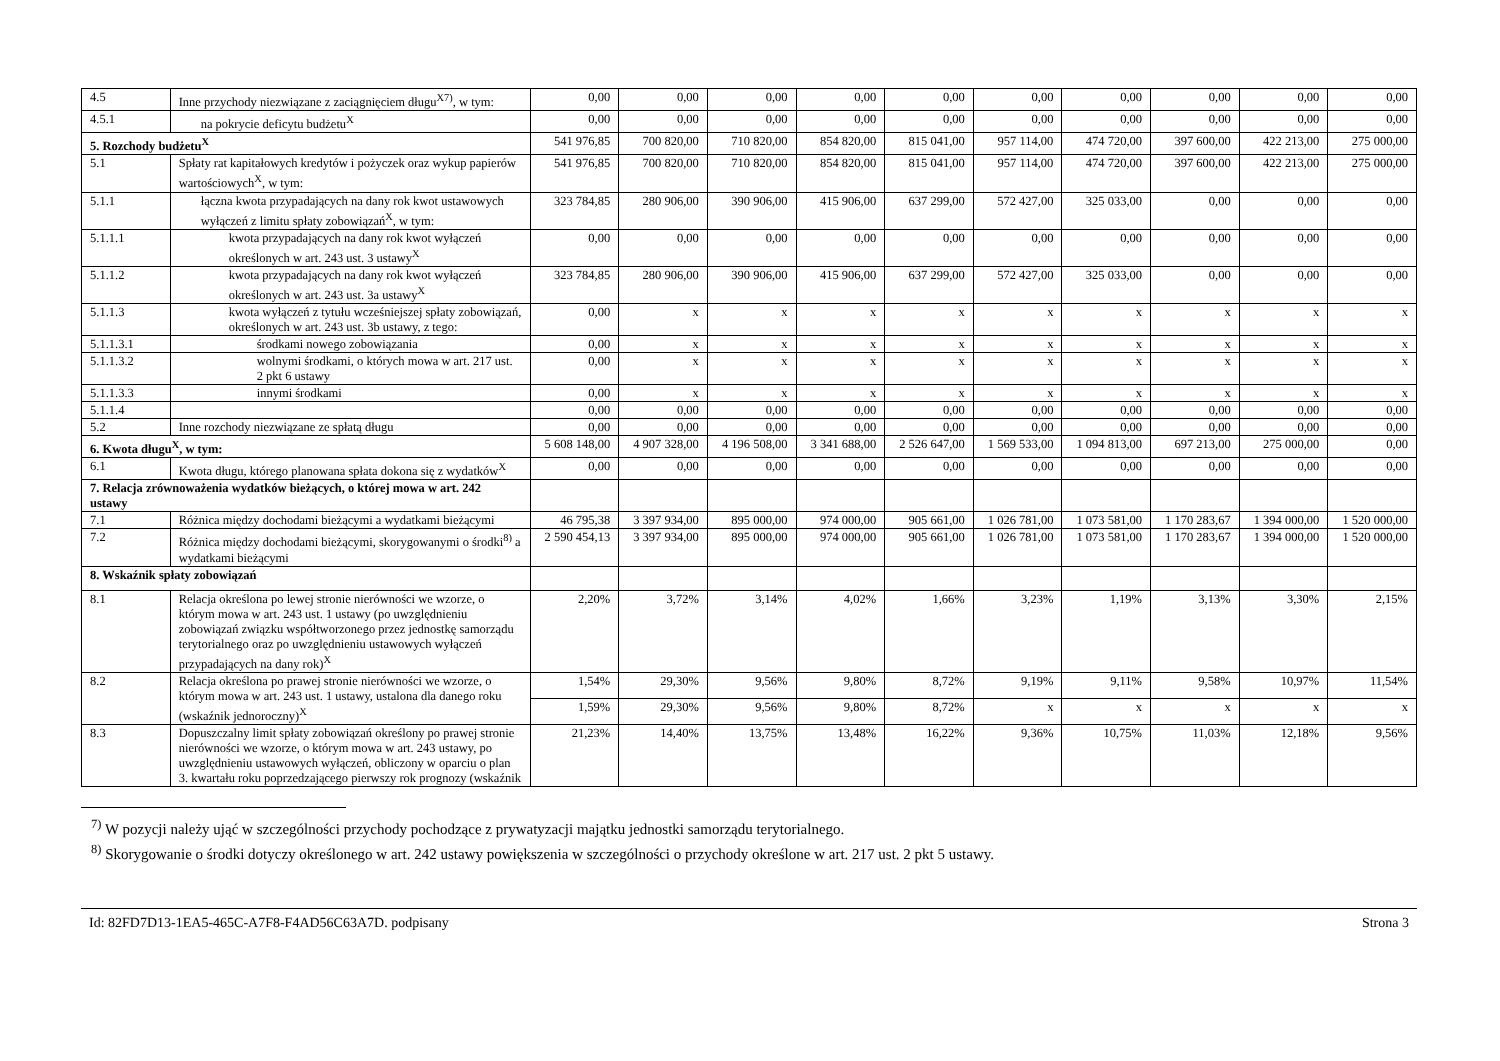| 4.5 | Inne przychody niezwiązane z zaciągnięciem długu<sup>X7)</sup>, w tym: | 0,00 | 0,00 | 0,00 | 0,00 | 0,00 | 0,00 | 0,00 | 0,00 | 0,00 | 0,00 |
| 4.5.1 | na pokrycie deficytu budżetu<sup>X</sup> | 0,00 | 0,00 | 0,00 | 0,00 | 0,00 | 0,00 | 0,00 | 0,00 | 0,00 | 0,00 |
| 5. Rozchody budżetu<sup>X</sup> | | 541 976,85 | 700 820,00 | 710 820,00 | 854 820,00 | 815 041,00 | 957 114,00 | 474 720,00 | 397 600,00 | 422 213,00 | 275 000,00 |
| 5.1 | Spłaty rat kapitałowych kredytów i pożyczek oraz wykup papierów wartościowych<sup>X</sup>, w tym: | 541 976,85 | 700 820,00 | 710 820,00 | 854 820,00 | 815 041,00 | 957 114,00 | 474 720,00 | 397 600,00 | 422 213,00 | 275 000,00 |
| 5.1.1 | łączna kwota przypadających na dany rok kwot ustawowych wyłączeń z limitu spłaty zobowiązań<sup>X</sup>, w tym: | 323 784,85 | 280 906,00 | 390 906,00 | 415 906,00 | 637 299,00 | 572 427,00 | 325 033,00 | 0,00 | 0,00 | 0,00 |
| 5.1.1.1 | kwota przypadających na dany rok kwot wyłączeń określonych w art. 243 ust. 3 ustawy<sup>X</sup> | 0,00 | 0,00 | 0,00 | 0,00 | 0,00 | 0,00 | 0,00 | 0,00 | 0,00 | 0,00 |
| 5.1.1.2 | kwota przypadających na dany rok kwot wyłączeń określonych w art. 243 ust. 3a ustawy<sup>X</sup> | 323 784,85 | 280 906,00 | 390 906,00 | 415 906,00 | 637 299,00 | 572 427,00 | 325 033,00 | 0,00 | 0,00 | 0,00 |
| 5.1.1.3 | kwota wyłączeń z tytułu wcześniejszej spłaty zobowiązań, określonych w art. 243 ust. 3b ustawy, z tego: | 0,00 | x | x | x | x | x | x | x | x | x |
| 5.1.1.3.1 | środkami nowego zobowiązania | 0,00 | x | x | x | x | x | x | x | x | x |
| 5.1.1.3.2 | wolnymi środkami, o których mowa w art. 217 ust. 2 pkt 6 ustawy | 0,00 | x | x | x | x | x | x | x | x | x |
| 5.1.1.3.3 | innymi środkami | 0,00 | x | x | x | x | x | x | x | x | x |
| 5.1.1.4 | | 0,00 | 0,00 | 0,00 | 0,00 | 0,00 | 0,00 | 0,00 | 0,00 | 0,00 | 0,00 |
| 5.2 | Inne rozchody niezwiązane ze spłatą długu | 0,00 | 0,00 | 0,00 | 0,00 | 0,00 | 0,00 | 0,00 | 0,00 | 0,00 | 0,00 |
| 6. Kwota długu<sup>X</sup>, w tym: | | 5 608 148,00 | 4 907 328,00 | 4 196 508,00 | 3 341 688,00 | 2 526 647,00 | 1 569 533,00 | 1 094 813,00 | 697 213,00 | 275 000,00 | 0,00 |
| 6.1 | Kwota długu, którego planowana spłata dokona się z wydatków<sup>X</sup> | 0,00 | 0,00 | 0,00 | 0,00 | 0,00 | 0,00 | 0,00 | 0,00 | 0,00 | 0,00 |
| 7. Relacja zrównoważenia wydatków bieżących, o której mowa w art. 242 ustawy | | | | | | | | | | | |
| 7.1 | Różnica między dochodami bieżącymi a wydatkami bieżącymi | 46 795,38 | 3 397 934,00 | 895 000,00 | 974 000,00 | 905 661,00 | 1 026 781,00 | 1 073 581,00 | 1 170 283,67 | 1 394 000,00 | 1 520 000,00 |
| 7.2 | Różnica między dochodami bieżącymi, skorygowanymi o środki<sup>8)</sup> a wydatkami bieżącymi | 2 590 454,13 | 3 397 934,00 | 895 000,00 | 974 000,00 | 905 661,00 | 1 026 781,00 | 1 073 581,00 | 1 170 283,67 | 1 394 000,00 | 1 520 000,00 |
| 8. Wskaźnik spłaty zobowiązań | | | | | | | | | | | |
| 8.1 | Relacja określona po lewej stronie nierówności we wzorze, o którym mowa w art. 243 ust. 1 ustawy (po uwzględnieniu zobowiązań związku współtworzonego przez jednostkę samorządu terytorialnego oraz po uwzględnieniu ustawowych wyłączeń przypadających na dany rok)<sup>X</sup> | 2,20% | 3,72% | 3,14% | 4,02% | 1,66% | 3,23% | 1,19% | 3,13% | 3,30% | 2,15% |
| 8.2 | Relacja określona po prawej stronie nierówności we wzorze, o którym mowa w art. 243 ust. 1 ustawy, ustalona dla danego roku (wskaźnik jednoroczny)<sup>X</sup> | 1,54% | 29,30% | 9,56% | 9,80% | 8,72% | 9,19% | 9,11% | 9,58% | 10,97% | 11,54% |
| | | 1,59% | 29,30% | 9,56% | 9,80% | 8,72% | x | x | x | x | x |
| 8.3 | Dopuszczalny limit spłaty zobowiązań określony po prawej stronie nierówności we wzorze, o którym mowa w art. 243 ustawy, po uwzględnieniu ustawowych wyłączeń, obliczony w oparciu o plan 3. kwartału roku poprzedzającego pierwszy rok prognozy (wskaźnik | 21,23% | 14,40% | 13,75% | 13,48% | 16,22% | 9,36% | 10,75% | 11,03% | 12,18% | 9,56% |
<sup>7)</sup> W pozycji należy ująć w szczególności przychody pochodzące z prywatyzacji majątku jednostki samorządu terytorialnego.
<sup>8)</sup> Skorygowanie o środki dotyczy określonego w art. 242 ustawy powiększenia w szczególności o przychody określone w art. 217 ust. 2 pkt 5 ustawy.
Id: 82FD7D13-1EA5-465C-A7F8-F4AD56C63A7D. podpisany Strona 3